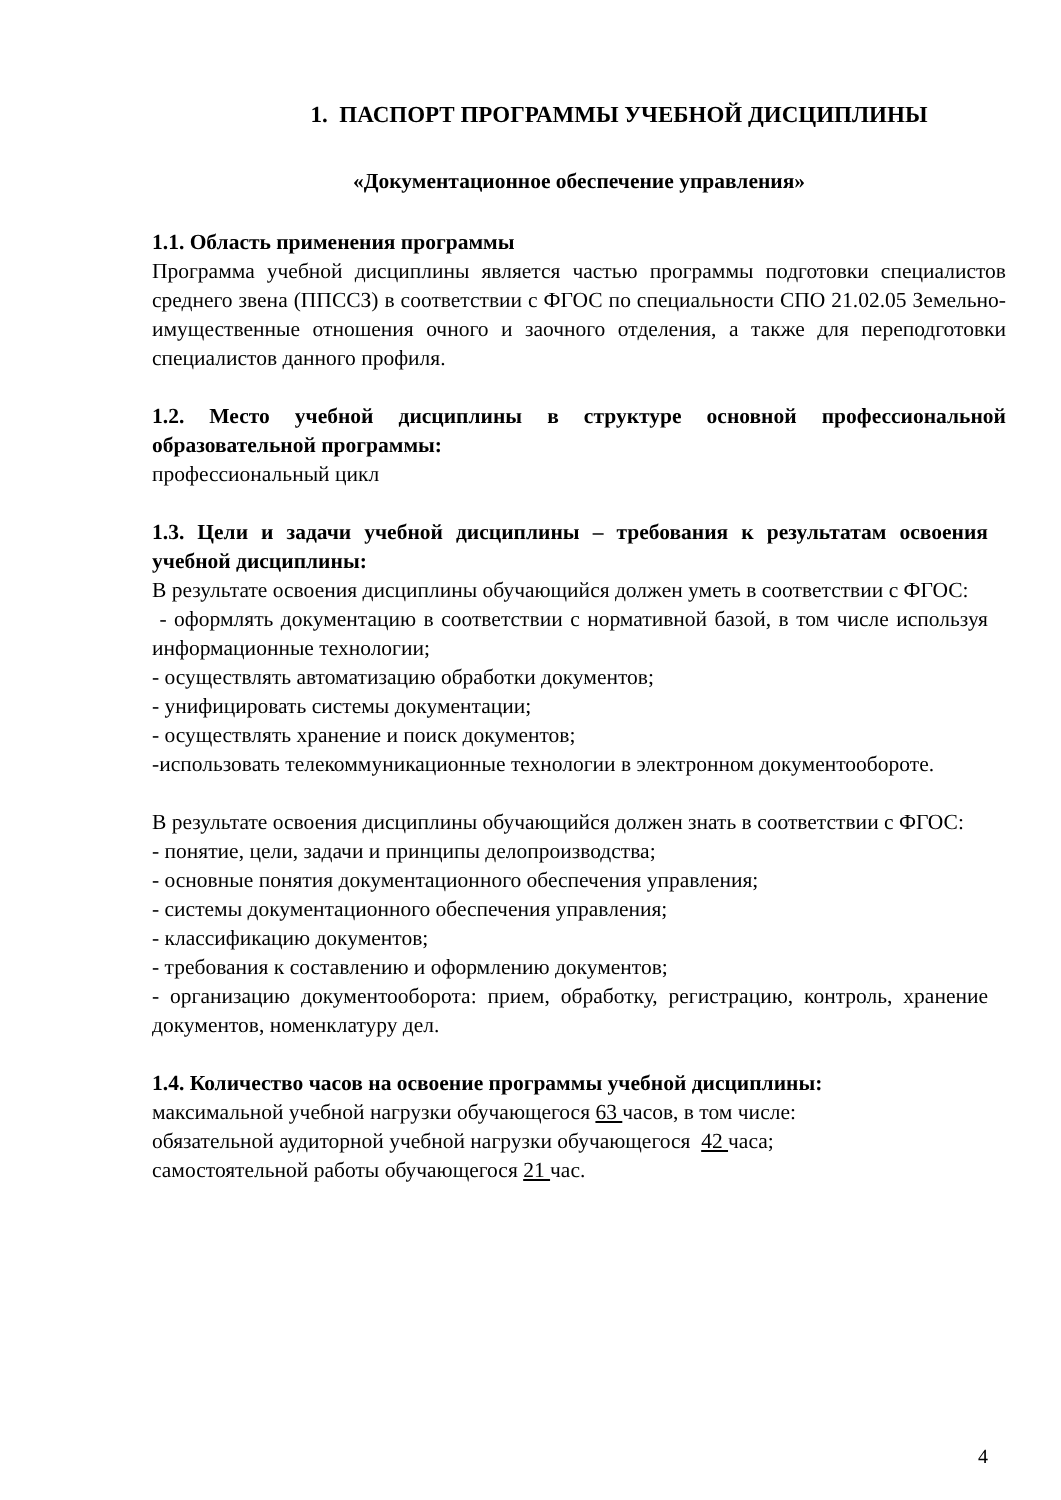1. ПАСПОРТ ПРОГРАММЫ УЧЕБНОЙ ДИСЦИПЛИНЫ
«Документационное обеспечение управления»
1.1. Область применения программы
Программа учебной дисциплины является частью программы подготовки специалистов среднего звена (ППССЗ) в соответствии с ФГОС по специальности СПО 21.02.05 Земельно-имущественные отношения очного и заочного отделения, а также для переподготовки специалистов данного профиля.
1.2. Место учебной дисциплины в структуре основной профессиональной образовательной программы:
профессиональный цикл
1.3. Цели и задачи учебной дисциплины – требования к результатам освоения учебной дисциплины:
В результате освоения дисциплины обучающийся должен уметь в соответствии с ФГОС:
- оформлять документацию в соответствии с нормативной базой, в том числе используя информационные технологии;
- осуществлять автоматизацию обработки документов;
- унифицировать системы документации;
- осуществлять хранение и поиск документов;
-использовать телекоммуникационные технологии в электронном документообороте.
В результате освоения дисциплины обучающийся должен знать в соответствии с ФГОС:
- понятие, цели, задачи и принципы делопроизводства;
- основные понятия документационного обеспечения управления;
- системы документационного обеспечения управления;
- классификацию документов;
- требования к составлению и оформлению документов;
- организацию документооборота: прием, обработку, регистрацию, контроль, хранение документов, номенклатуру дел.
1.4. Количество часов на освоение программы учебной дисциплины:
максимальной учебной нагрузки обучающегося 63 часов, в том числе:
обязательной аудиторной учебной нагрузки обучающегося 42 часа;
самостоятельной работы обучающегося 21 час.
4